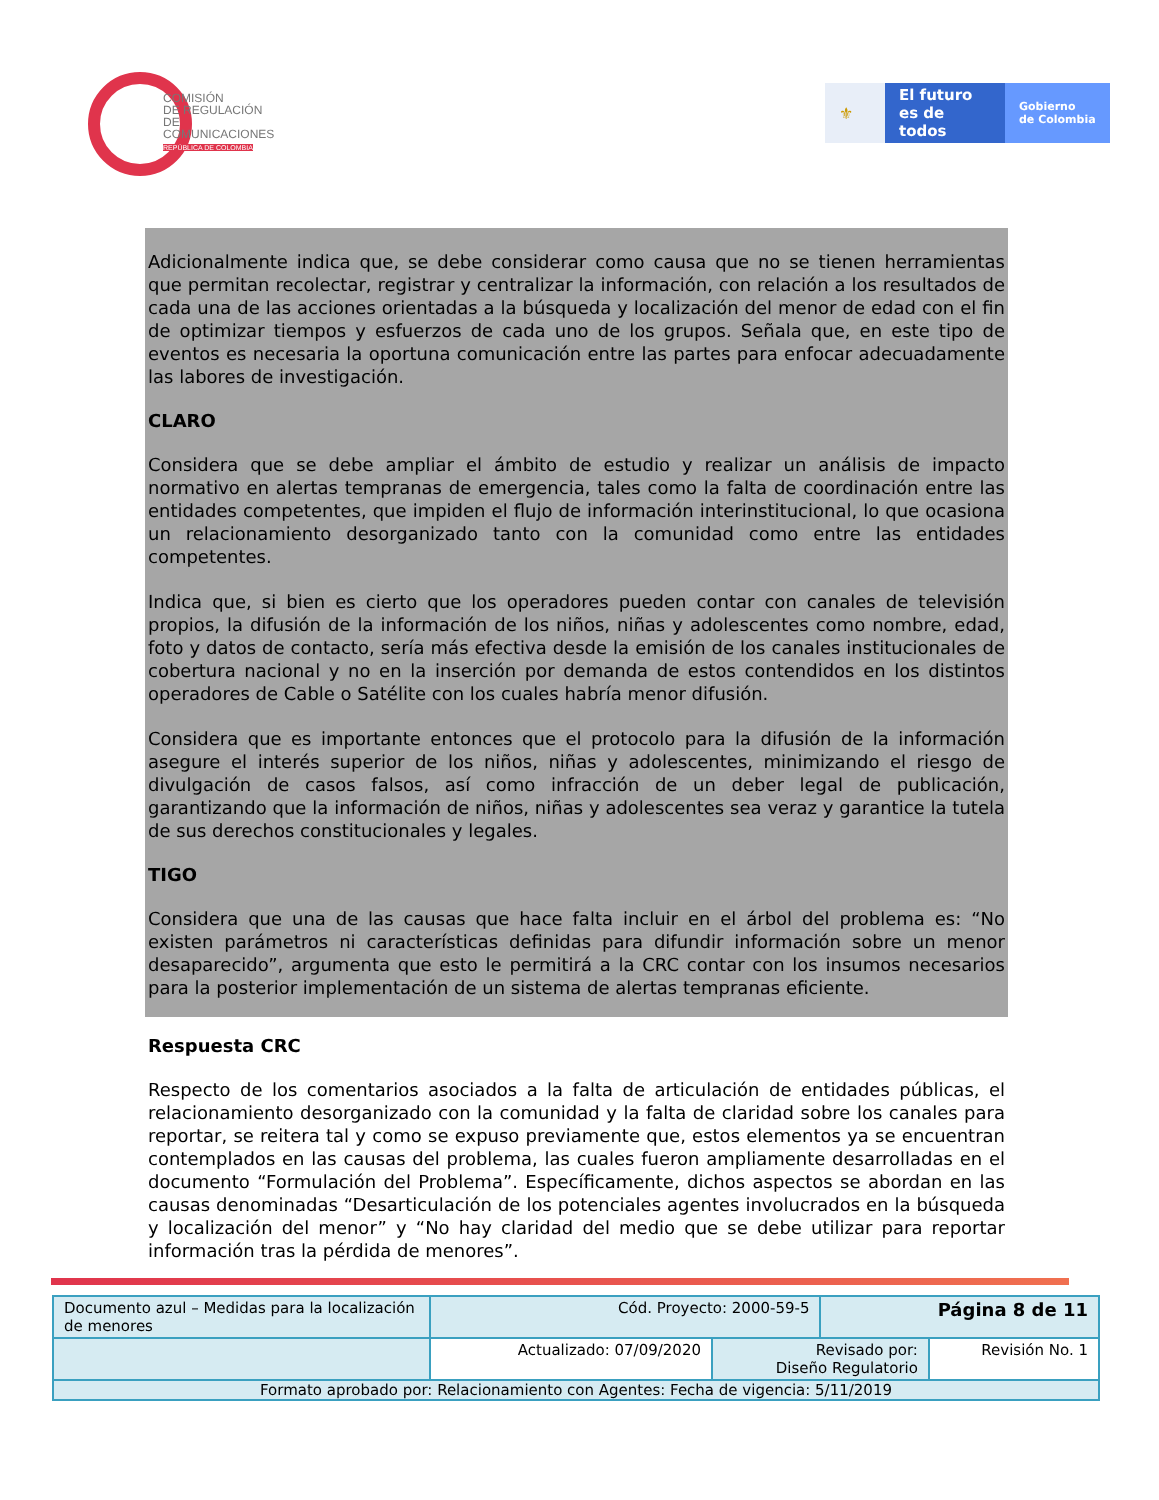COMISIÓN
DE REGULACIÓN
DE COMUNICACIONES
REPÚBLICA DE COLOMBIA
⚜ El futuro
es de todos
Gobierno
de Colombia
Adicionalmente indica que, se debe considerar como causa que no se tienen herramientas que permitan recolectar, registrar y centralizar la información, con relación a los resultados de cada una de las acciones orientadas a la búsqueda y localización del menor de edad con el fin de optimizar tiempos y esfuerzos de cada uno de los grupos. Señala que, en este tipo de eventos es necesaria la oportuna comunicación entre las partes para enfocar adecuadamente las labores de investigación.
CLARO
Considera que se debe ampliar el ámbito de estudio y realizar un análisis de impacto normativo en alertas tempranas de emergencia, tales como la falta de coordinación entre las entidades competentes, que impiden el flujo de información interinstitucional, lo que ocasiona un relacionamiento desorganizado tanto con la comunidad como entre las entidades competentes.
Indica que, si bien es cierto que los operadores pueden contar con canales de televisión propios, la difusión de la información de los niños, niñas y adolescentes como nombre, edad, foto y datos de contacto, sería más efectiva desde la emisión de los canales institucionales de cobertura nacional y no en la inserción por demanda de estos contendidos en los distintos operadores de Cable o Satélite con los cuales habría menor difusión.
Considera que es importante entonces que el protocolo para la difusión de la información asegure el interés superior de los niños, niñas y adolescentes, minimizando el riesgo de divulgación de casos falsos, así como infracción de un deber legal de publicación, garantizando que la información de niños, niñas y adolescentes sea veraz y garantice la tutela de sus derechos constitucionales y legales.
TIGO
Considera que una de las causas que hace falta incluir en el árbol del problema es: “No existen parámetros ni características definidas para difundir información sobre un menor desaparecido”, argumenta que esto le permitirá a la CRC contar con los insumos necesarios para la posterior implementación de un sistema de alertas tempranas eficiente.
Respuesta CRC
Respecto de los comentarios asociados a la falta de articulación de entidades públicas, el relacionamiento desorganizado con la comunidad y la falta de claridad sobre los canales para reportar, se reitera tal y como se expuso previamente que, estos elementos ya se encuentran contemplados en las causas del problema, las cuales fueron ampliamente desarrolladas en el documento “Formulación del Problema”. Específicamente, dichos aspectos se abordan en las causas denominadas “Desarticulación de los potenciales agentes involucrados en la búsqueda y localización del menor” y “No hay claridad del medio que se debe utilizar para reportar información tras la pérdida de menores”.
| Documento azul – Medidas para la localización de menores | Cód. Proyecto: 2000-59-5 | | Página 8 de 11 | |
| | Actualizado: 07/09/2020 | Revisado por: Diseño Regulatorio | | Revisión No. 1 |
| Formato aprobado por: Relacionamiento con Agentes: Fecha de vigencia: 5/11/2019 | | | | |